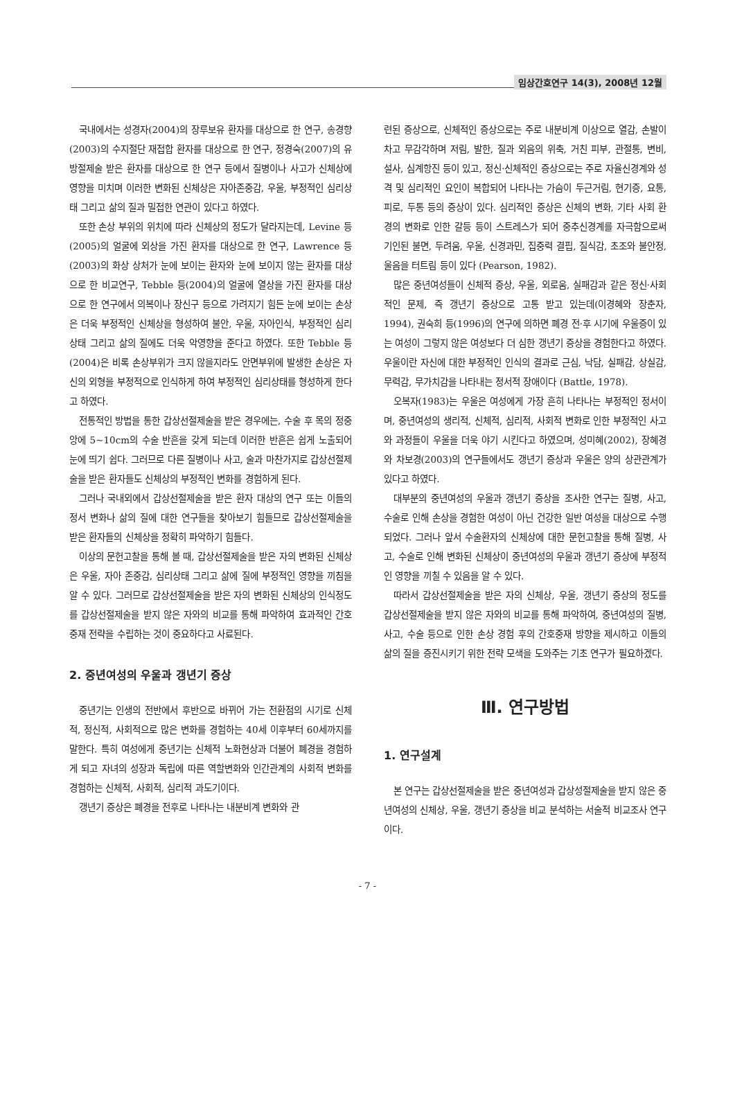임상간호연구 14(3), 2008년 12월
국내에서는 성경자(2004)의 장루보유 환자를 대상으로 한 연구, 송경향(2003)의 수지절단 재접합 환자를 대상으로 한 연구, 정경숙(2007)의 유방절제술 받은 환자를 대상으로 한 연구 등에서 질병이나 사고가 신체상에 영향을 미치며 이러한 변화된 신체상은 자아존중감, 우울, 부정적인 심리상태 그리고 삶의 질과 밀접한 연관이 있다고 하였다.
또한 손상 부위의 위치에 따라 신체상의 정도가 달라지는데, Levine 등(2005)의 얼굴에 외상을 가진 환자를 대상으로 한 연구, Lawrence 등(2003)의 화상 상처가 눈에 보이는 환자와 눈에 보이지 않는 환자를 대상으로 한 비교연구, Tebble 등(2004)의 얼굴에 열상을 가진 환자를 대상으로 한 연구에서 의복이나 장신구 등으로 가려지기 힘든 눈에 보이는 손상은 더욱 부정적인 신체상을 형성하여 불안, 우울, 자아인식, 부정적인 심리상태 그리고 삶의 질에도 더욱 악영향을 준다고 하였다. 또한 Tebble 등(2004)은 비록 손상부위가 크지 않을지라도 안면부위에 발생한 손상은 자신의 외형을 부정적으로 인식하게 하여 부정적인 심리상태를 형성하게 한다고 하였다.
전통적인 방법을 통한 갑상선절제술을 받은 경우에는, 수술 후 목의 정중앙에 5~10cm의 수술 반흔을 갖게 되는데 이러한 반흔은 쉽게 노출되어 눈에 띄기 쉽다. 그러므로 다른 질병이나 사고, 술과 마찬가지로 갑상선절제술을 받은 환자들도 신체상의 부정적인 변화를 경험하게 된다.
그러나 국내외에서 갑상선절제술을 받은 환자 대상의 연구 또는 이들의 정서 변화나 삶의 질에 대한 연구들을 찾아보기 힘들므로 갑상선절제술을 받은 환자들의 신체상을 정확히 파악하기 힘들다.
이상의 문헌고찰을 통해 볼 때, 갑상선절제술을 받은 자의 변화된 신체상은 우울, 자아 존중감, 심리상태 그리고 삶에 질에 부정적인 영향을 끼침을 알 수 있다. 그러므로 갑상선절제술을 받은 자의 변화된 신체상의 인식정도를 갑상선절제술을 받지 않은 자와의 비교를 통해 파악하여 효과적인 간호중재 전략을 수립하는 것이 중요하다고 사료된다.
2. 중년여성의 우울과 갱년기 증상
중년기는 인생의 전반에서 후반으로 바뀌어 가는 전환점의 시기로 신체적, 정신적, 사회적으로 많은 변화를 경험하는 40세 이후부터 60세까지를 말한다. 특히 여성에게 중년기는 신체적 노화현상과 더불어 폐경을 경험하게 되고 자녀의 성장과 독립에 따른 역할변화와 인간관계의 사회적 변화를 경험하는 신체적, 사회적, 심리적 과도기이다.
갱년기 증상은 폐경을 전후로 나타나는 내분비계 변화와 관
련된 증상으로, 신체적인 증상으로는 주로 내분비계 이상으로 열감, 손발이 차고 무감각하며 저림, 발한, 질과 외음의 위축, 거친 피부, 관절통, 변비, 설사, 심계항진 등이 있고, 정신·신체적인 증상으로는 주로 자율신경계와 성격 및 심리적인 요인이 복합되어 나타나는 가슴이 두근거림, 현기증, 요통, 피로, 두통 등의 증상이 있다. 심리적인 증상은 신체의 변화, 기타 사회 환경의 변화로 인한 갈등 등이 스트레스가 되어 중추신경계를 자극함으로써 기인된 불면, 두려움, 우울, 신경과민, 집중력 결핍, 질식감, 초조와 불안정, 울음을 터트림 등이 있다 (Pearson, 1982).
많은 중년여성들이 신체적 증상, 우울, 외로움, 실패감과 같은 정신·사회적인 문제, 즉 갱년기 증상으로 고통 받고 있는데(이경혜와 장춘자, 1994), 권숙희 등(1996)의 연구에 의하면 폐경 전·후 시기에 우울증이 있는 여성이 그렇지 않은 여성보다 더 심한 갱년기 증상을 경험한다고 하였다. 우울이란 자신에 대한 부정적인 인식의 결과로 근심, 낙담, 실패감, 상실감, 무력감, 무가치감을 나타내는 정서적 장애이다 (Battle, 1978).
오복자(1983)는 우울은 여성에게 가장 흔히 나타나는 부정적인 정서이며, 중년여성의 생리적, 신체적, 심리적, 사회적 변화로 인한 부정적인 사고와 과정들이 우울을 더욱 야기 시킨다고 하였으며, 성미혜(2002), 장혜경와 차보경(2003)의 연구들에서도 갱년기 증상과 우울은 양의 상관관계가 있다고 하였다.
대부분의 중년여성의 우울과 갱년기 증상을 조사한 연구는 질병, 사고, 수술로 인해 손상을 경험한 여성이 아닌 건강한 일반 여성을 대상으로 수행되었다. 그러나 앞서 수술환자의 신체상에 대한 문헌고찰을 통해 질병, 사고, 수술로 인해 변화된 신체상이 중년여성의 우울과 갱년기 증상에 부정적인 영향을 끼칠 수 있음을 알 수 있다.
따라서 갑상선절제술을 받은 자의 신체상, 우울, 갱년기 증상의 정도를 갑상선절제술을 받지 않은 자와의 비교를 통해 파악하여, 중년여성의 질병, 사고, 수술 등으로 인한 손상 경험 후의 간호중재 방향을 제시하고 이들의 삶의 질을 증진시키기 위한 전략 모색을 도와주는 기초 연구가 필요하겠다.
Ⅲ. 연구방법
1. 연구설계
본 연구는 갑상선절제술을 받은 중년여성과 갑상성절제술을 받지 않은 중년여성의 신체상, 우울, 갱년기 증상을 비교 분석하는 서술적 비교조사 연구이다.
- 7 -